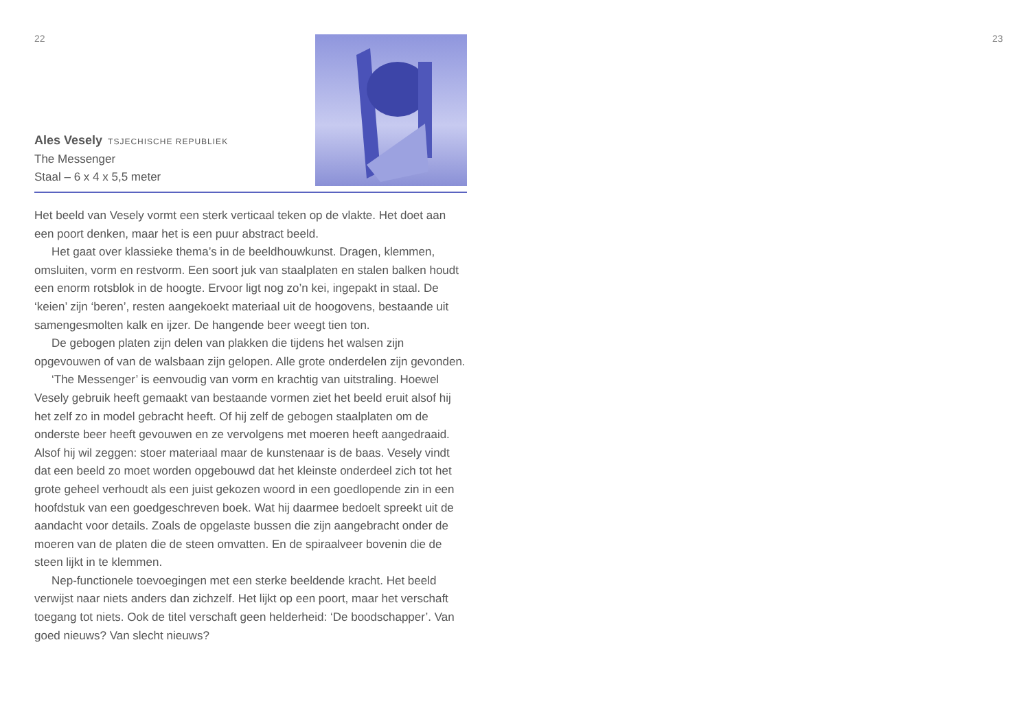22 23
Ales Vesely TSJECHISCHE REPUBLIEK
The Messenger
Staal – 6 x 4 x 5,5 meter
Het beeld van Vesely vormt een sterk verticaal teken op de vlakte. Het doet aan een poort denken, maar het is een puur abstract beeld.
Het gaat over klassieke thema’s in de beeldhouwkunst. Dragen, klemmen, omsluiten, vorm en restvorm. Een soort juk van staalplaten en stalen balken houdt een enorm rotsblok in de hoogte. Ervoor ligt nog zo’n kei, ingepakt in staal. De ‘keien’ zijn ‘beren’, resten aangekoekt materiaal uit de hoogovens, bestaande uit samengesmolten kalk en ijzer. De hangende beer weegt tien ton.
De gebogen platen zijn delen van plakken die tijdens het walsen zijn opgevouwen of van de walsbaan zijn gelopen. Alle grote onderdelen zijn gevonden.
‘The Messenger’ is eenvoudig van vorm en krachtig van uitstraling. Hoewel Vesely gebruik heeft gemaakt van bestaande vormen ziet het beeld eruit alsof hij het zelf zo in model gebracht heeft. Of hij zelf de gebogen staalplaten om de onderste beer heeft gevouwen en ze vervolgens met moeren heeft aangedraaid. Alsof hij wil zeggen: stoer materiaal maar de kunstenaar is de baas. Vesely vindt dat een beeld zo moet worden opgebouwd dat het kleinste onderdeel zich tot het grote geheel verhoudt als een juist gekozen woord in een goedlopende zin in een hoofdstuk van een goedgeschreven boek. Wat hij daarmee bedoelt spreekt uit de aandacht voor details. Zoals de opgelaste bussen die zijn aangebracht onder de moeren van de platen die de steen omvatten. En de spiraalveer bovenin die de steen lijkt in te klemmen.
Nep-functionele toevoegingen met een sterke beeldende kracht. Het beeld verwijst naar niets anders dan zichzelf. Het lijkt op een poort, maar het verschaft toegang tot niets. Ook de titel verschaft geen helderheid: ‘De boodschapper’. Van goed nieuws? Van slecht nieuws?